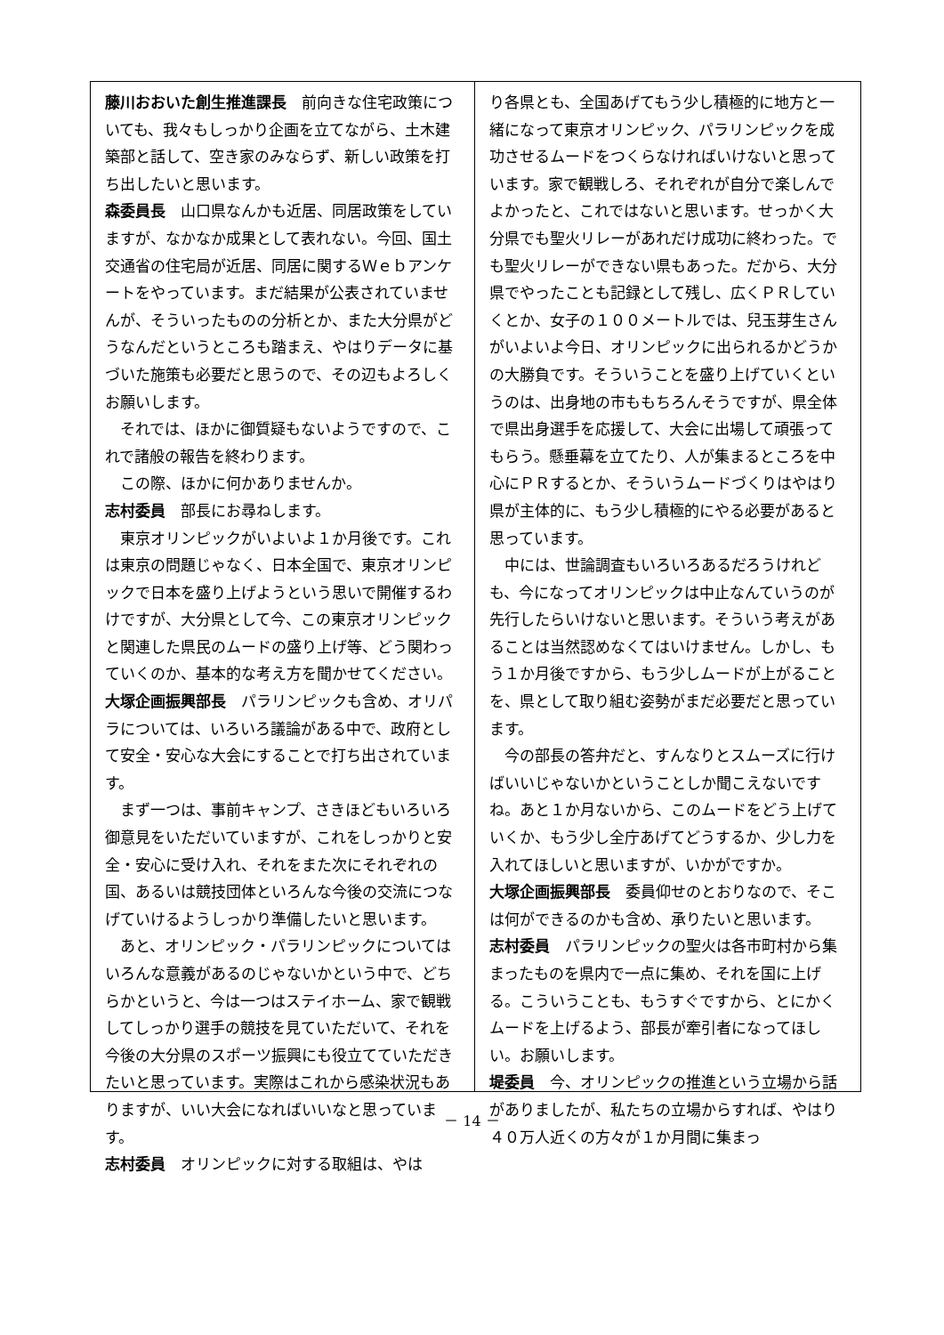藤川おおいた創生推進課長　前向きな住宅政策についても、我々もしっかり企画を立てながら、土木建築部と話して、空き家のみならず、新しい政策を打ち出したいと思います。
森委員長　山口県なんかも近居、同居政策をしていますが、なかなか成果として表れない。今回、国土交通省の住宅局が近居、同居に関するＷｅｂアンケートをやっています。まだ結果が公表されていませんが、そういったものの分析とか、また大分県がどうなんだというところも踏まえ、やはりデータに基づいた施策も必要だと思うので、その辺もよろしくお願いします。
それでは、ほかに御質疑もないようですので、これで諸般の報告を終わります。
この際、ほかに何かありませんか。
志村委員　部長にお尋ねします。
東京オリンピックがいよいよ１か月後です。これは東京の問題じゃなく、日本全国で、東京オリンピックで日本を盛り上げようという思いで開催するわけですが、大分県として今、この東京オリンピックと関連した県民のムードの盛り上げ等、どう関わっていくのか、基本的な考え方を聞かせてください。
大塚企画振興部長　パラリンピックも含め、オリパラについては、いろいろ議論がある中で、政府として安全・安心な大会にすることで打ち出されています。
まず一つは、事前キャンプ、さきほどもいろいろ御意見をいただいていますが、これをしっかりと安全・安心に受け入れ、それをまた次にそれぞれの国、あるいは競技団体といろんな今後の交流につなげていけるようしっかり準備したいと思います。
あと、オリンピック・パラリンピックについてはいろんな意義があるのじゃないかという中で、どちらかというと、今は一つはステイホーム、家で観戦してしっかり選手の競技を見ていただいて、それを今後の大分県のスポーツ振興にも役立てていただきたいと思っています。実際はこれから感染状況もありますが、いい大会になればいいなと思っています。
志村委員　オリンピックに対する取組は、やは
り各県とも、全国あげてもう少し積極的に地方と一緒になって東京オリンピック、パラリンピックを成功させるムードをつくらなければいけないと思っています。家で観戦しろ、それぞれが自分で楽しんでよかったと、これではないと思います。せっかく大分県でも聖火リレーがあれだけ成功に終わった。でも聖火リレーができない県もあった。だから、大分県でやったことも記録として残し、広くＰＲしていくとか、女子の１００メートルでは、兒玉芽生さんがいよいよ今日、オリンピックに出られるかどうかの大勝負です。そういうことを盛り上げていくというのは、出身地の市ももちろんそうですが、県全体で県出身選手を応援して、大会に出場して頑張ってもらう。懸垂幕を立てたり、人が集まるところを中心にＰＲするとか、そういうムードづくりはやはり県が主体的に、もう少し積極的にやる必要があると思っています。
中には、世論調査もいろいろあるだろうけれども、今になってオリンピックは中止なんていうのが先行したらいけないと思います。そういう考えがあることは当然認めなくてはいけません。しかし、もう１か月後ですから、もう少しムードが上がることを、県として取り組む姿勢がまだ必要だと思っています。
今の部長の答弁だと、すんなりとスムーズに行けばいいじゃないかということしか聞こえないですね。あと１か月ないから、このムードをどう上げていくか、もう少し全庁あげてどうするか、少し力を入れてほしいと思いますが、いかがですか。
大塚企画振興部長　委員仰せのとおりなので、そこは何ができるのかも含め、承りたいと思います。
志村委員　パラリンピックの聖火は各市町村から集まったものを県内で一点に集め、それを国に上げる。こういうことも、もうすぐですから、とにかくムードを上げるよう、部長が牽引者になってほしい。お願いします。
堤委員　今、オリンピックの推進という立場から話がありましたが、私たちの立場からすれば、やはり４０万人近くの方々が１か月間に集まっ
－ 14 －